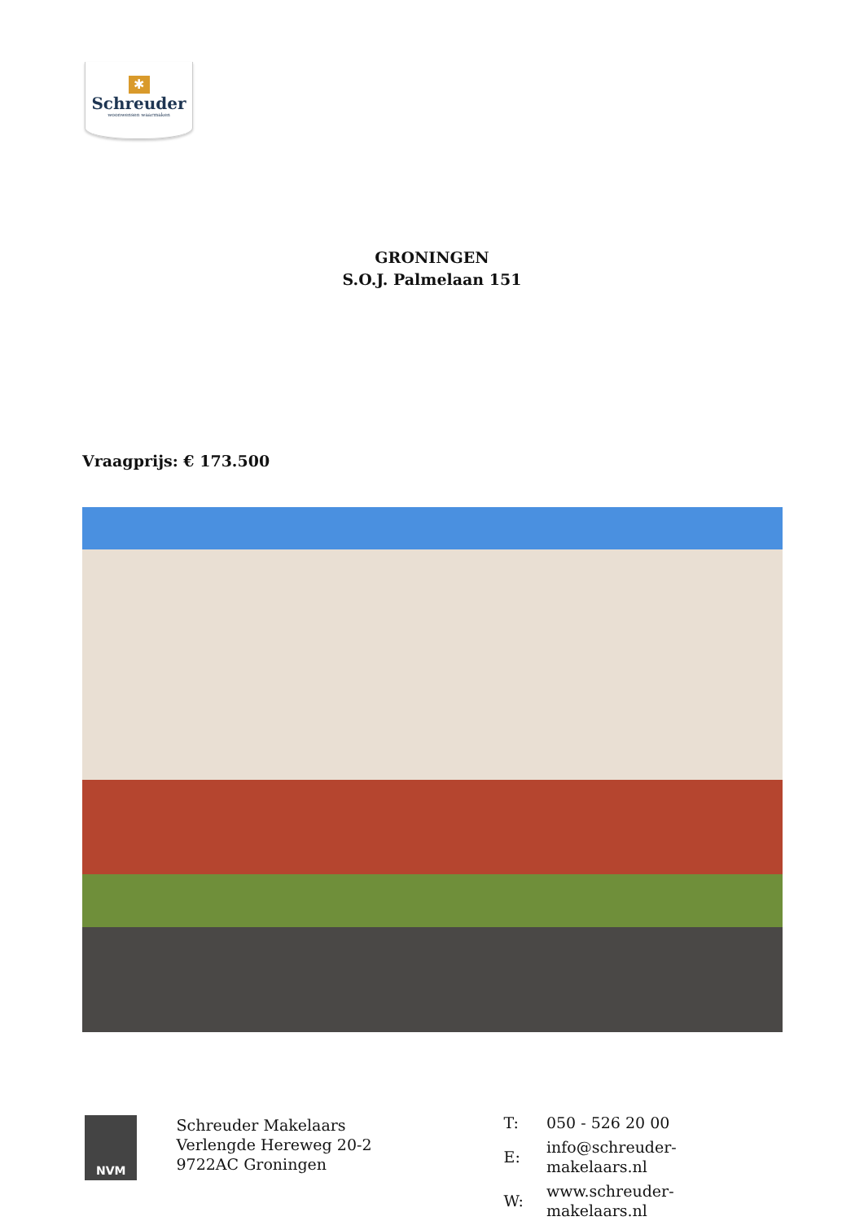✱
Schreuder
woonwensen waarmaken
GRONINGEN
S.O.J. Palmelaan 151
Vraagprijs: € 173.500
NVM
Schreuder Makelaars
Verlengde Hereweg 20-2
9722AC Groningen
| T: | 050 - 526 20 00 |
| E: | info@schreuder-makelaars.nl |
| W: | www.schreuder-makelaars.nl |